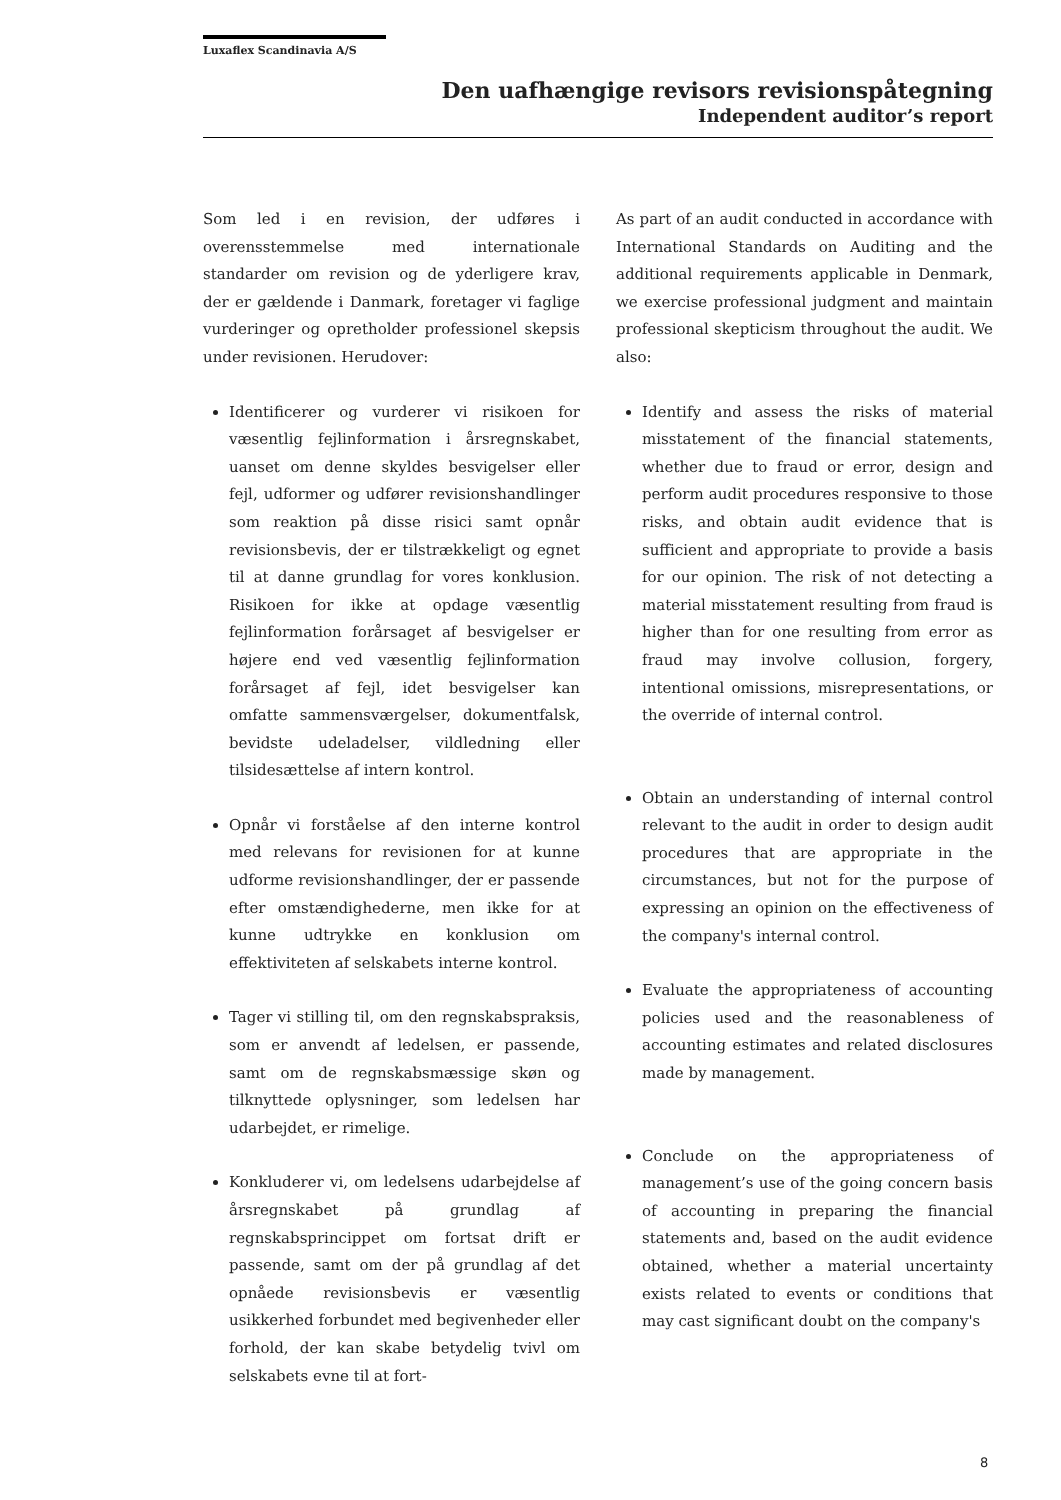Luxaflex Scandinavia A/S
Den uafhængige revisors revisionspåtegning
Independent auditor’s report
Som led i en revision, der udføres i overensstemmelse med internationale standarder om revision og de yderligere krav, der er gældende i Danmark, foretager vi faglige vurderinger og opretholder professionel skepsis under revisionen. Herudover:
Identificerer og vurderer vi risikoen for væsentlig fejlinformation i årsregnskabet, uanset om denne skyldes besvigelser eller fejl, udformer og udfører revisionshandlinger som reaktion på disse risici samt opnår revisionsbevis, der er tilstrækkeligt og egnet til at danne grundlag for vores konklusion. Risikoen for ikke at opdage væsentlig fejlinformation forårsaget af besvigelser er højere end ved væsentlig fejlinformation forårsaget af fejl, idet besvigelser kan omfatte sammensværgelser, dokumentfalsk, bevidste udeladelser, vildledning eller tilsidesættelse af intern kontrol.
Opnår vi forståelse af den interne kontrol med relevans for revisionen for at kunne udforme revisionshandlinger, der er passende efter omstændighederne, men ikke for at kunne udtrykke en konklusion om effektiviteten af selskabets interne kontrol.
Tager vi stilling til, om den regnskabspraksis, som er anvendt af ledelsen, er passende, samt om de regnskabsmæssige skøn og tilknyttede oplysninger, som ledelsen har udarbejdet, er rimelige.
Konkluderer vi, om ledelsens udarbejdelse af årsregnskabet på grundlag af regnskabsprincippet om fortsat drift er passende, samt om der på grundlag af det opnåede revisionsbevis er væsentlig usikkerhed forbundet med begivenheder eller forhold, der kan skabe betydelig tvivl om selskabets evne til at fort-
As part of an audit conducted in accordance with International Standards on Auditing and the additional requirements applicable in Denmark, we exercise professional judgment and maintain professional skepticism throughout the audit. We also:
Identify and assess the risks of material misstatement of the financial statements, whether due to fraud or error, design and perform audit procedures responsive to those risks, and obtain audit evidence that is sufficient and appropriate to provide a basis for our opinion. The risk of not detecting a material misstatement resulting from fraud is higher than for one resulting from error as fraud may involve collusion, forgery, intentional omissions, misrepresentations, or the override of internal control.
Obtain an understanding of internal control relevant to the audit in order to design audit procedures that are appropriate in the circumstances, but not for the purpose of expressing an opinion on the effectiveness of the company's internal control.
Evaluate the appropriateness of accounting policies used and the reasonableness of accounting estimates and related disclosures made by management.
Conclude on the appropriateness of management’s use of the going concern basis of accounting in preparing the financial statements and, based on the audit evidence obtained, whether a material uncertainty exists related to events or conditions that may cast significant doubt on the company's
8